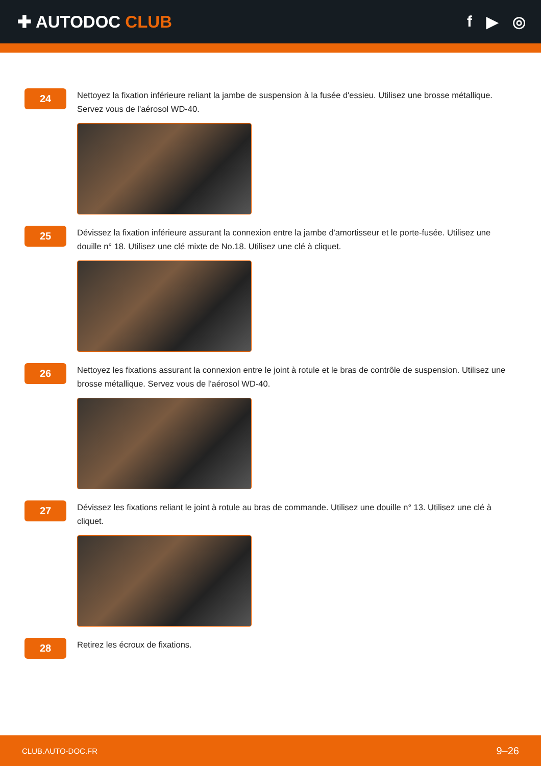✚ AUTODOC CLUB f ▶ ◎
24
Nettoyez la fixation inférieure reliant la jambe de suspension à la fusée d'essieu. Utilisez une brosse métallique. Servez vous de l'aérosol WD-40.
25
Dévissez la fixation inférieure assurant la connexion entre la jambe d'amortisseur et le porte-fusée. Utilisez une douille n° 18. Utilisez une clé mixte de No.18. Utilisez une clé à cliquet.
26
Nettoyez les fixations assurant la connexion entre le joint à rotule et le bras de contrôle de suspension. Utilisez une brosse métallique. Servez vous de l'aérosol WD-40.
27
Dévissez les fixations reliant le joint à rotule au bras de commande. Utilisez une douille n° 13. Utilisez une clé à cliquet.
28
Retirez les écroux de fixations.
CLUB.AUTO-DOC.FR 9–26